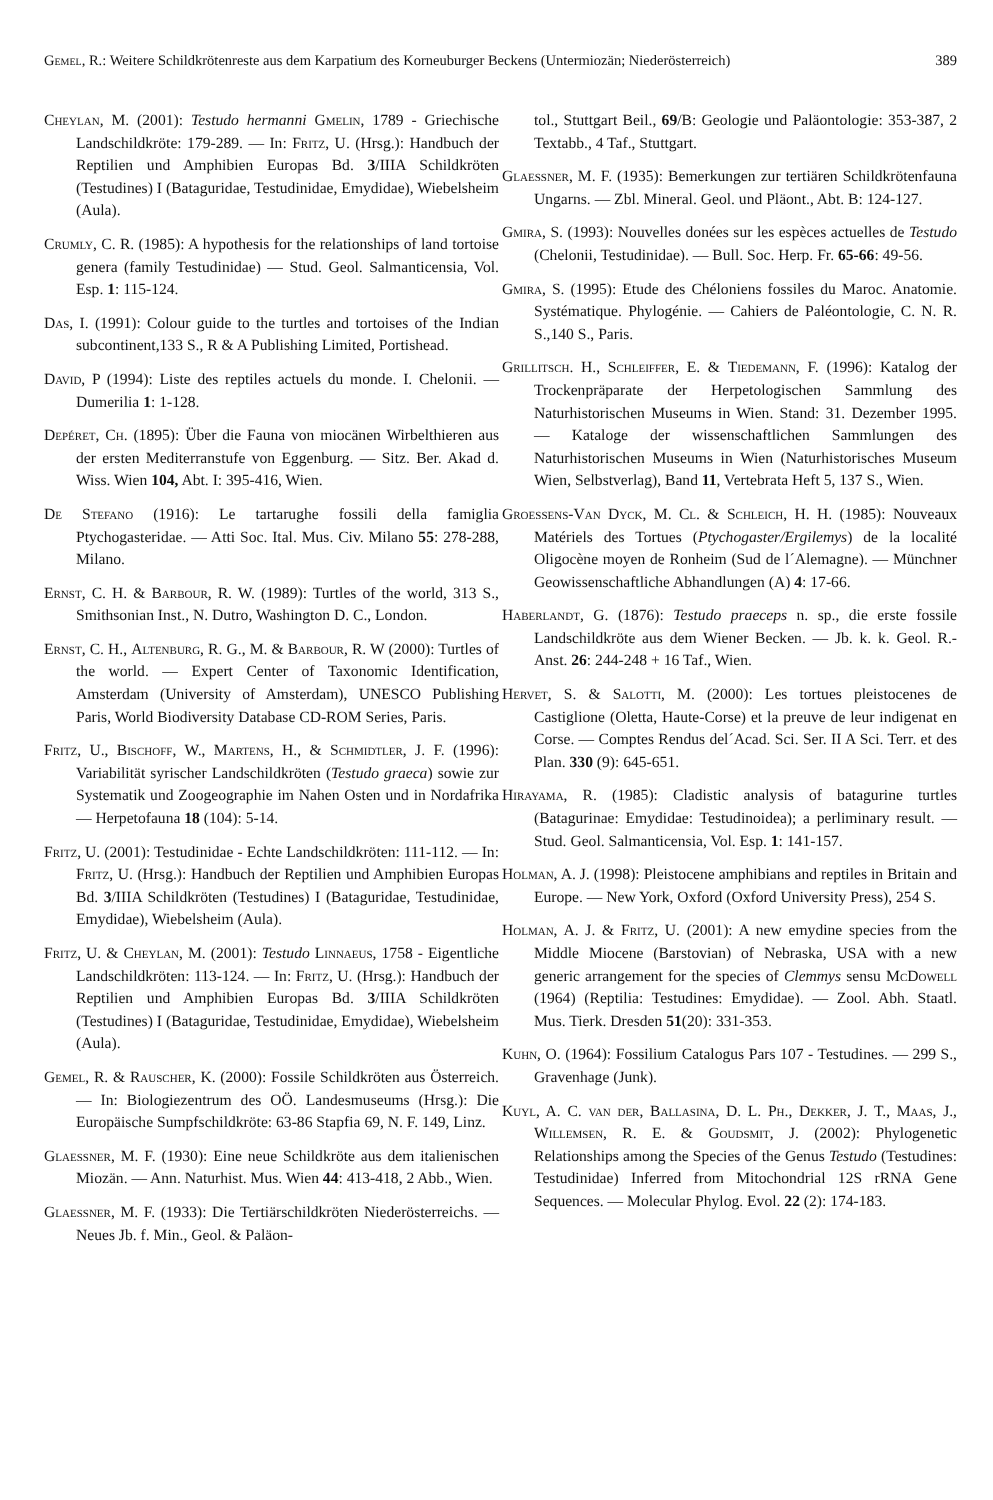Gemel, R.: Weitere Schildkrötenreste aus dem Karpatium des Korneuburger Beckens (Untermiozän; Niederösterreich) 389
Cheylan, M. (2001): Testudo hermanni Gmelin, 1789 - Griechische Landschildkröte: 179-289. — In: Fritz, U. (Hrsg.): Handbuch der Reptilien und Amphibien Europas Bd. 3/IIIA Schildkröten (Testudines) I (Bataguridae, Testudinidae, Emydidae), Wiebelsheim (Aula).
Crumly, C. R. (1985): A hypothesis for the relationships of land tortoise genera (family Testudinidae) — Stud. Geol. Salmanticensia, Vol. Esp. 1: 115-124.
Das, I. (1991): Colour guide to the turtles and tortoises of the Indian subcontinent,133 S., R & A Publishing Limited, Portishead.
David, P (1994): Liste des reptiles actuels du monde. I. Chelonii. — Dumerilia 1: 1-128.
Depéret, Ch. (1895): Über die Fauna von miocänen Wirbelthieren aus der ersten Mediterranstufe von Eggenburg. — Sitz. Ber. Akad d. Wiss. Wien 104, Abt. I: 395-416, Wien.
De Stefano (1916): Le tartarughe fossili della famiglia Ptychogasteridae. — Atti Soc. Ital. Mus. Civ. Milano 55: 278-288, Milano.
Ernst, C. H. & Barbour, R. W. (1989): Turtles of the world, 313 S., Smithsonian Inst., N. Dutro, Washington D. C., London.
Ernst, C. H., Altenburg, R. G., M. & Barbour, R. W (2000): Turtles of the world. — Expert Center of Taxonomic Identification, Amsterdam (University of Amsterdam), UNESCO Publishing Paris, World Biodiversity Database CD-ROM Series, Paris.
Fritz, U., Bischoff, W., Martens, H., & Schmidtler, J. F. (1996): Variabilität syrischer Landschildkröten (Testudo graeca) sowie zur Systematik und Zoogeographie im Nahen Osten und in Nordafrika — Herpetofauna 18 (104): 5-14.
Fritz, U. (2001): Testudinidae - Echte Landschildkröten: 111-112. — In: Fritz, U. (Hrsg.): Handbuch der Reptilien und Amphibien Europas Bd. 3/IIIA Schildkröten (Testudines) I (Bataguridae, Testudinidae, Emydidae), Wiebelsheim (Aula).
Fritz, U. & Cheylan, M. (2001): Testudo Linnaeus, 1758 - Eigentliche Landschildkröten: 113-124. — In: Fritz, U. (Hrsg.): Handbuch der Reptilien und Amphibien Europas Bd. 3/IIIA Schildkröten (Testudines) I (Bataguridae, Testudinidae, Emydidae), Wiebelsheim (Aula).
Gemel, R. & Rauscher, K. (2000): Fossile Schildkröten aus Österreich. — In: Biologiezentrum des OÖ. Landesmuseums (Hrsg.): Die Europäische Sumpfschildkröte: 63-86 Stapfia 69, N. F. 149, Linz.
Glaessner, M. F. (1930): Eine neue Schildkröte aus dem italienischen Miozän. — Ann. Naturhist. Mus. Wien 44: 413-418, 2 Abb., Wien.
Glaessner, M. F. (1933): Die Tertiärschildkröten Niederösterreichs. — Neues Jb. f. Min., Geol. & Paläon-
tol., Stuttgart Beil., 69/B: Geologie und Paläontologie: 353-387, 2 Textabb., 4 Taf., Stuttgart.
Glaessner, M. F. (1935): Bemerkungen zur tertiären Schildkrötenfauna Ungarns. — Zbl. Mineral. Geol. und Pläont., Abt. B: 124-127.
Gmira, S. (1993): Nouvelles donées sur les espèces actuelles de Testudo (Chelonii, Testudinidae). — Bull. Soc. Herp. Fr. 65-66: 49-56.
Gmira, S. (1995): Etude des Chéloniens fossiles du Maroc. Anatomie. Systématique. Phylogénie. — Cahiers de Paléontologie, C. N. R. S.,140 S., Paris.
Grillitsch. H., Schleiffer, E. & Tiedemann, F. (1996): Katalog der Trockenpräparate der Herpetologischen Sammlung des Naturhistorischen Museums in Wien. Stand: 31. Dezember 1995. — Kataloge der wissenschaftlichen Sammlungen des Naturhistorischen Museums in Wien (Naturhistorisches Museum Wien, Selbstverlag), Band 11, Vertebrata Heft 5, 137 S., Wien.
Groessens-Van Dyck, M. Cl. & Schleich, H. H. (1985): Nouveaux Matériels des Tortues (Ptychogaster/Ergilemys) de la localité Oligocène moyen de Ronheim (Sud de l´Alemagne). — Münchner Geowissenschaftliche Abhandlungen (A) 4: 17-66.
Haberlandt, G. (1876): Testudo praeceps n. sp., die erste fossile Landschildkröte aus dem Wiener Becken. — Jb. k. k. Geol. R.-Anst. 26: 244-248 + 16 Taf., Wien.
Hervet, S. & Salotti, M. (2000): Les tortues pleistocenes de Castiglione (Oletta, Haute-Corse) et la preuve de leur indigenat en Corse. — Comptes Rendus del´Acad. Sci. Ser. II A Sci. Terr. et des Plan. 330 (9): 645-651.
Hirayama, R. (1985): Cladistic analysis of batagurine turtles (Batagurinae: Emydidae: Testudinoidea); a perliminary result. — Stud. Geol. Salmanticensia, Vol. Esp. 1: 141-157.
Holman, A. J. (1998): Pleistocene amphibians and reptiles in Britain and Europe. — New York, Oxford (Oxford University Press), 254 S.
Holman, A. J. & Fritz, U. (2001): A new emydine species from the Middle Miocene (Barstovian) of Nebraska, USA with a new generic arrangement for the species of Clemmys sensu McDowell (1964) (Reptilia: Testudines: Emydidae). — Zool. Abh. Staatl. Mus. Tierk. Dresden 51(20): 331-353.
Kuhn, O. (1964): Fossilium Catalogus Pars 107 - Testudines. — 299 S., Gravenhage (Junk).
Kuyl, A. C. van der, Ballasina, D. L. Ph., Dekker, J. T., Maas, J., Willemsen, R. E. & Goudsmit, J. (2002): Phylogenetic Relationships among the Species of the Genus Testudo (Testudines: Testudinidae) Inferred from Mitochondrial 12S rRNA Gene Sequences. — Molecular Phylog. Evol. 22 (2): 174-183.